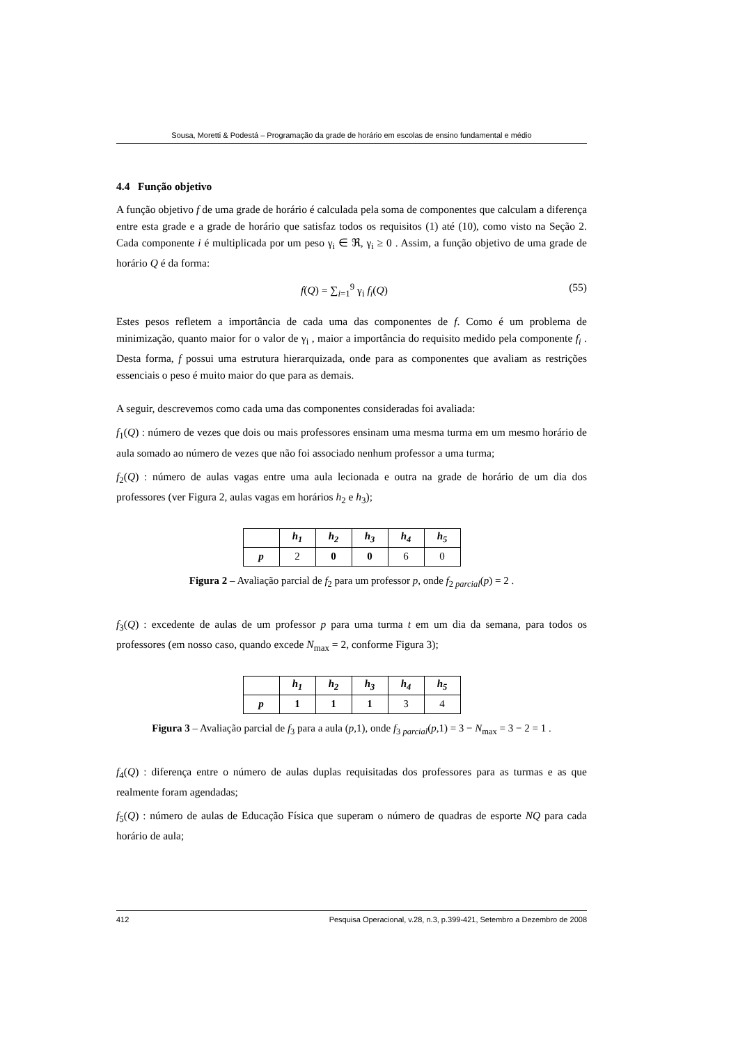Sousa, Moretti & Podestá – Programação da grade de horário em escolas de ensino fundamental e médio
4.4 Função objetivo
A função objetivo f de uma grade de horário é calculada pela soma de componentes que calculam a diferença entre esta grade e a grade de horário que satisfaz todos os requisitos (1) até (10), como visto na Seção 2. Cada componente i é multiplicada por um peso γ<sub>i</sub> ∈ ℜ, γ<sub>i</sub> ≥ 0 . Assim, a função objetivo de uma grade de horário Q é da forma:
f(Q) = ∑<sub>i=1</sub><sup>9</sup> γ<sub>i</sub> f<sub>i</sub>(Q) (55)
Estes pesos refletem a importância de cada uma das componentes de f. Como é um problema de minimização, quanto maior for o valor de γ<sub>i</sub> , maior a importância do requisito medido pela componente f<sub>i</sub> . Desta forma, f possui uma estrutura hierarquizada, onde para as componentes que avaliam as restrições essenciais o peso é muito maior do que para as demais.
A seguir, descrevemos como cada uma das componentes consideradas foi avaliada:
f<sub>1</sub>(Q) : número de vezes que dois ou mais professores ensinam uma mesma turma em um mesmo horário de aula somado ao número de vezes que não foi associado nenhum professor a uma turma;
f<sub>2</sub>(Q) : número de aulas vagas entre uma aula lecionada e outra na grade de horário de um dia dos professores (ver Figura 2, aulas vagas em horários h<sub>2</sub> e h<sub>3</sub>);
| | h<sub>1</sub> | h<sub>2</sub> | h<sub>3</sub> | h<sub>4</sub> | h<sub>5</sub> |
| --- | --- | --- | --- | --- | --- |
| p | 2 | 0 | 0 | 6 | 0 |
Figura 2 – Avaliação parcial de f<sub>2</sub> para um professor p, onde f<sub>2 parcial</sub>(p) = 2 .
f<sub>3</sub>(Q) : excedente de aulas de um professor p para uma turma t em um dia da semana, para todos os professores (em nosso caso, quando excede N<sub>max</sub> = 2, conforme Figura 3);
| | h<sub>1</sub> | h<sub>2</sub> | h<sub>3</sub> | h<sub>4</sub> | h<sub>5</sub> |
| --- | --- | --- | --- | --- | --- |
| p | 1 | 1 | 1 | 3 | 4 |
Figura 3 – Avaliação parcial de f<sub>3</sub> para a aula (p,1), onde f<sub>3 parcial</sub>(p,1) = 3 − N<sub>max</sub> = 3 − 2 = 1 .
f<sub>4</sub>(Q) : diferença entre o número de aulas duplas requisitadas dos professores para as turmas e as que realmente foram agendadas;
f<sub>5</sub>(Q) : número de aulas de Educação Física que superam o número de quadras de esporte NQ para cada horário de aula;
412 Pesquisa Operacional, v.28, n.3, p.399-421, Setembro a Dezembro de 2008